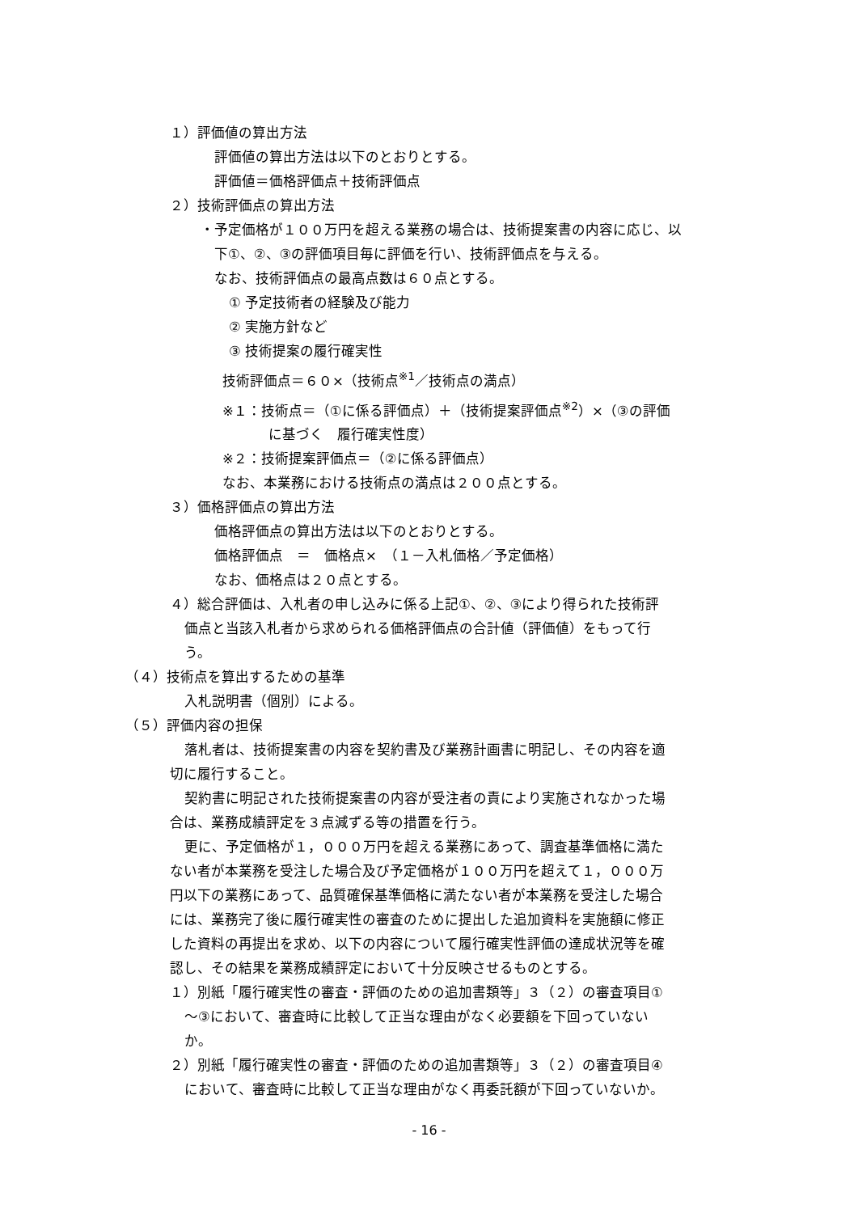１）評価値の算出方法
評価値の算出方法は以下のとおりとする。
評価値＝価格評価点＋技術評価点
２）技術評価点の算出方法
・予定価格が１００万円を超える業務の場合は、技術提案書の内容に応じ、以
下①、②、③の評価項目毎に評価を行い、技術評価点を与える。
なお、技術評価点の最高点数は６０点とする。
① 予定技術者の経験及び能力
② 実施方針など
③ 技術提案の履行確実性
技術評価点＝６０×（技術点<sup>※1</sup>／技術点の満点）
※１：技術点＝（①に係る評価点）＋（技術提案評価点<sup>※2</sup>）×（③の評価
に基づく　履行確実性度）
※２：技術提案評価点＝（②に係る評価点）
なお、本業務における技術点の満点は２００点とする。
３）価格評価点の算出方法
価格評価点の算出方法は以下のとおりとする。
価格評価点　＝　価格点×　（１－入札価格／予定価格）
なお、価格点は２０点とする。
４）総合評価は、入札者の申し込みに係る上記①、②、③により得られた技術評
価点と当該入札者から求められる価格評価点の合計値（評価値）をもって行
う。
（４）技術点を算出するための基準
入札説明書（個別）による。
（５）評価内容の担保
落札者は、技術提案書の内容を契約書及び業務計画書に明記し、その内容を適
切に履行すること。
契約書に明記された技術提案書の内容が受注者の責により実施されなかった場
合は、業務成績評定を３点減ずる等の措置を行う。
更に、予定価格が１，０００万円を超える業務にあって、調査基準価格に満た
ない者が本業務を受注した場合及び予定価格が１００万円を超えて１，０００万
円以下の業務にあって、品質確保基準価格に満たない者が本業務を受注した場合
には、業務完了後に履行確実性の審査のために提出した追加資料を実施額に修正
した資料の再提出を求め、以下の内容について履行確実性評価の達成状況等を確
認し、その結果を業務成績評定において十分反映させるものとする。
１）別紙「履行確実性の審査・評価のための追加書類等」３（２）の審査項目①
～③において、審査時に比較して正当な理由がなく必要額を下回っていない
か。
２）別紙「履行確実性の審査・評価のための追加書類等」３（２）の審査項目④
において、審査時に比較して正当な理由がなく再委託額が下回っていないか。
- 16 -